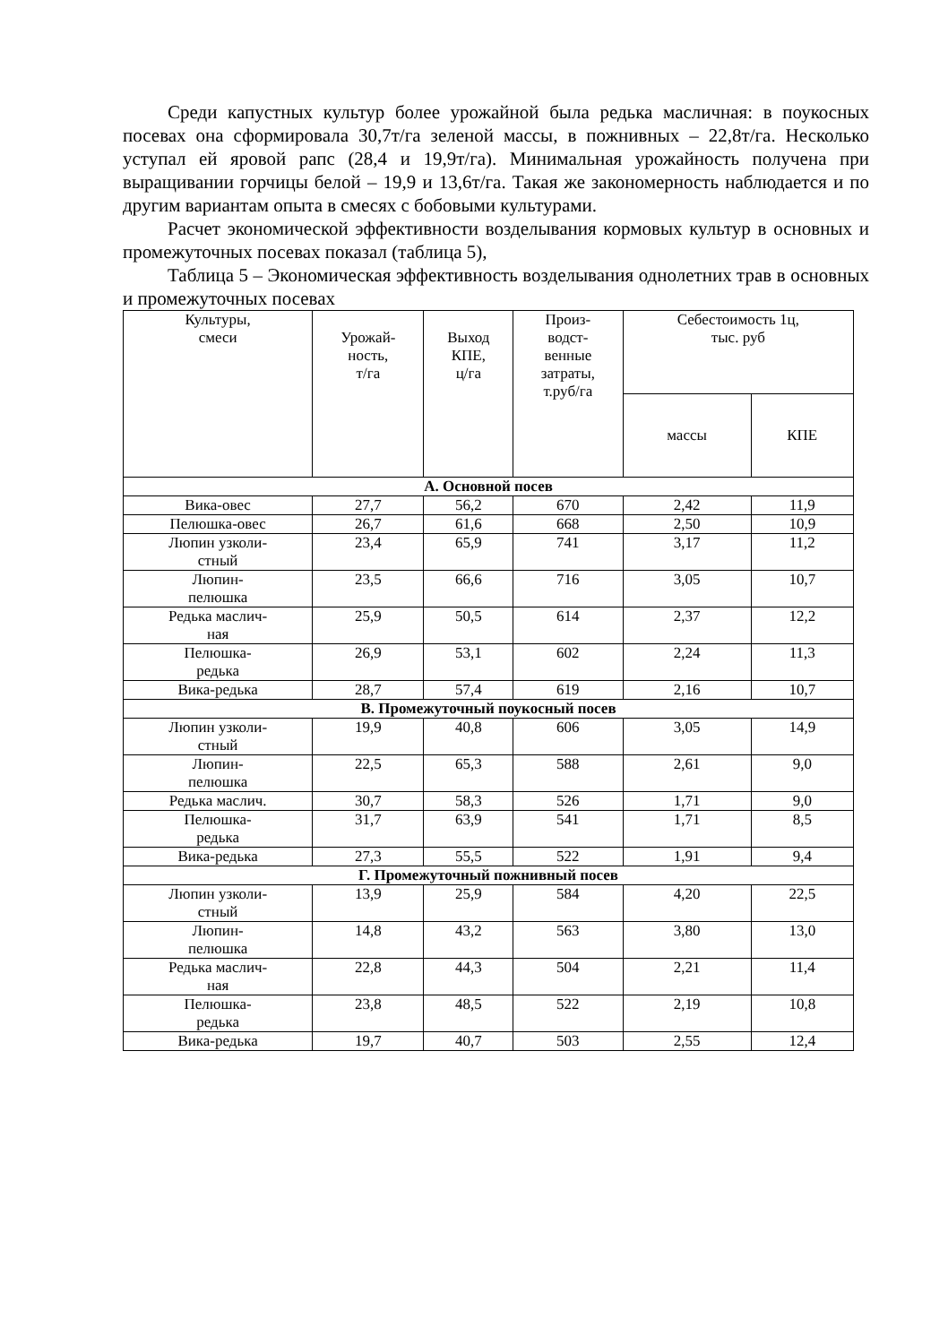Среди капустных культур более урожайной была редька масличная: в поукосных посевах она сформировала 30,7т/га зеленой массы, в пожнивных – 22,8т/га. Несколько уступал ей яровой рапс (28,4 и 19,9т/га). Минимальная урожайность получена при выращивании горчицы белой – 19,9 и 13,6т/га. Такая же закономерность наблюдается и по другим вариантам опыта в смесях с бобовыми культурами.
Расчет экономической эффективности возделывания кормовых культур в основных и промежуточных посевах показал (таблица 5),
Таблица 5 – Экономическая эффективность возделывания однолетних трав в основных и промежуточных посевах
| Культуры, смеси | Урожай- ность, т/га | Выход КПЕ, ц/га | Произ- водст- венные затраты, т.руб/га | Себестоимость 1ц, тыс. руб | |
| --- | --- | --- | --- | --- | --- |
| | | | | массы | КПЕ |
| А. Основной посев | | | | | |
| Вика-овес | 27,7 | 56,2 | 670 | 2,42 | 11,9 |
| Пелюшка-овес | 26,7 | 61,6 | 668 | 2,50 | 10,9 |
| Люпин узколи- стный | 23,4 | 65,9 | 741 | 3,17 | 11,2 |
| Люпин- пелюшка | 23,5 | 66,6 | 716 | 3,05 | 10,7 |
| Редька маслич- ная | 25,9 | 50,5 | 614 | 2,37 | 12,2 |
| Пелюшка- редька | 26,9 | 53,1 | 602 | 2,24 | 11,3 |
| Вика-редька | 28,7 | 57,4 | 619 | 2,16 | 10,7 |
| В. Промежуточный поукосный посев | | | | | |
| Люпин узколи- стный | 19,9 | 40,8 | 606 | 3,05 | 14,9 |
| Люпин- пелюшка | 22,5 | 65,3 | 588 | 2,61 | 9,0 |
| Редька маслич. | 30,7 | 58,3 | 526 | 1,71 | 9,0 |
| Пелюшка- редька | 31,7 | 63,9 | 541 | 1,71 | 8,5 |
| Вика-редька | 27,3 | 55,5 | 522 | 1,91 | 9,4 |
| Г. Промежуточный пожнивный посев | | | | | |
| Люпин узколи- стный | 13,9 | 25,9 | 584 | 4,20 | 22,5 |
| Люпин- пелюшка | 14,8 | 43,2 | 563 | 3,80 | 13,0 |
| Редька маслич- ная | 22,8 | 44,3 | 504 | 2,21 | 11,4 |
| Пелюшка- редька | 23,8 | 48,5 | 522 | 2,19 | 10,8 |
| Вика-редька | 19,7 | 40,7 | 503 | 2,55 | 12,4 |